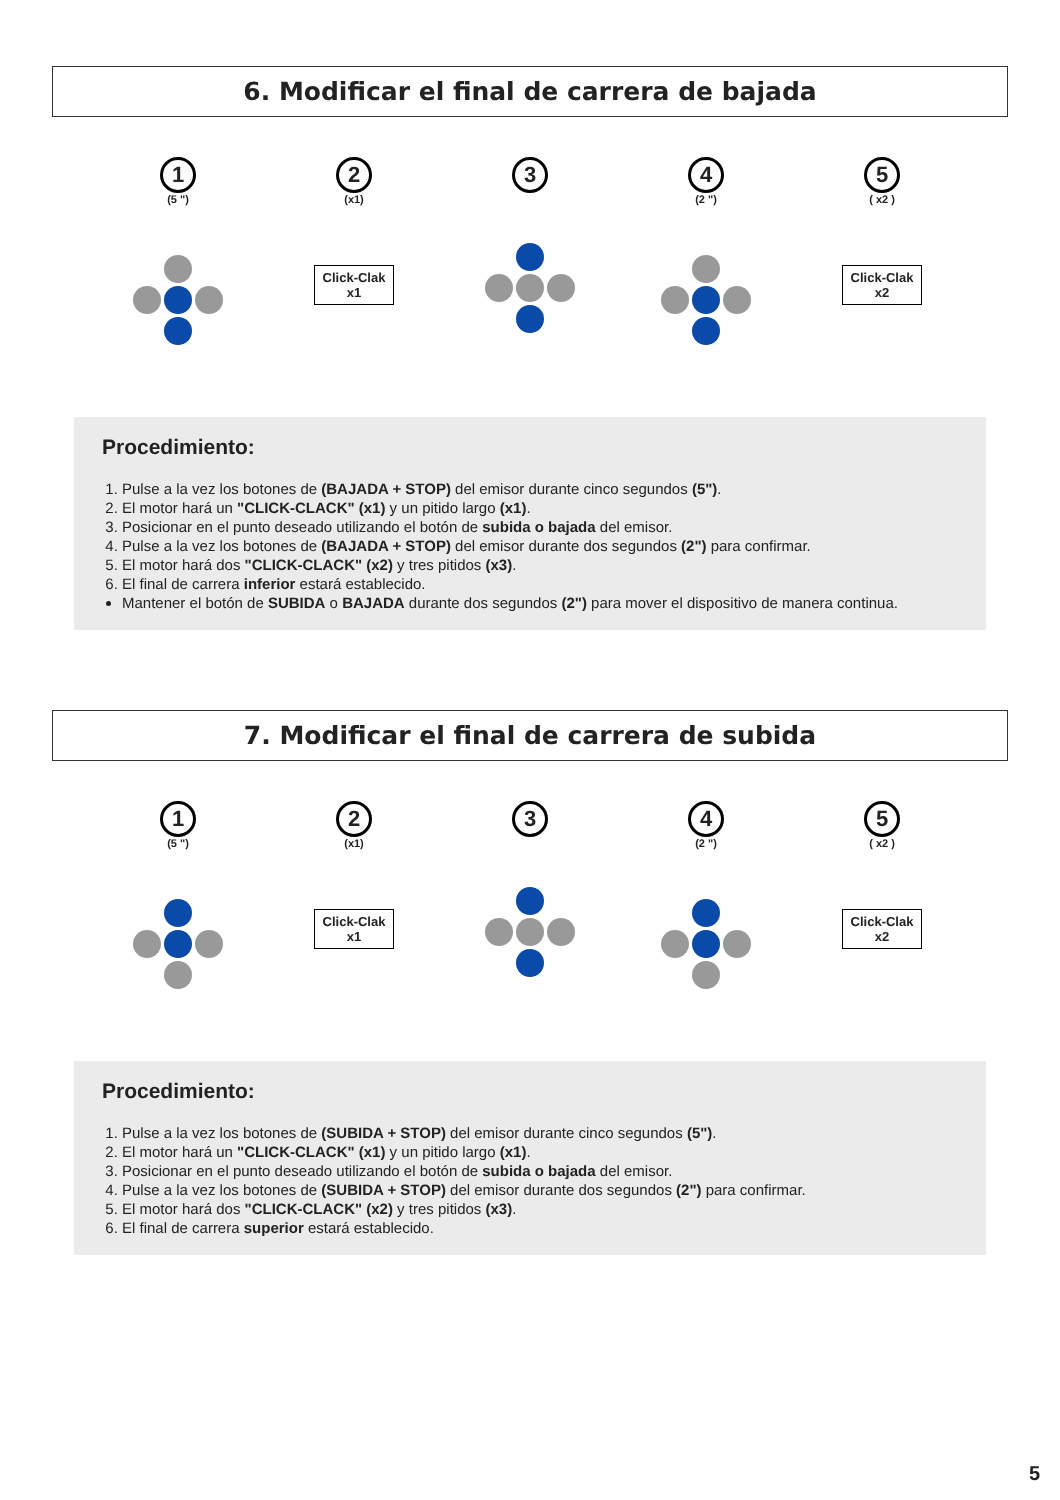6. Modificar el final de carrera de bajada
1
(5 ")
2
(x1)
Click-Clak
x1
3 4
(2 ")
5
( x2 )
Click-Clak
x2
Procedimiento:
1. Pulse a la vez los botones de (BAJADA + STOP) del emisor durante cinco segundos (5").
2. El motor hará un "CLICK-CLACK" (x1) y un pitido largo (x1).
3. Posicionar en el punto deseado utilizando el botón de subida o bajada del emisor.
4. Pulse a la vez los botones de (BAJADA + STOP) del emisor durante dos segundos (2") para confirmar.
5. El motor hará dos "CLICK-CLACK" (x2) y tres pitidos (x3).
6. El final de carrera inferior estará establecido.
Mantener el botón de SUBIDA o BAJADA durante dos segundos (2") para mover el dispositivo de manera continua.
7. Modificar el final de carrera de subida
1
(5 ")
2
(x1)
Click-Clak
x1
3 4
(2 ")
5
( x2 )
Click-Clak
x2
Procedimiento:
1. Pulse a la vez los botones de (SUBIDA + STOP) del emisor durante cinco segundos (5").
2. El motor hará un "CLICK-CLACK" (x1) y un pitido largo (x1).
3. Posicionar en el punto deseado utilizando el botón de subida o bajada del emisor.
4. Pulse a la vez los botones de (SUBIDA + STOP) del emisor durante dos segundos (2") para confirmar.
5. El motor hará dos "CLICK-CLACK" (x2) y tres pitidos (x3).
6. El final de carrera superior estará establecido.
5